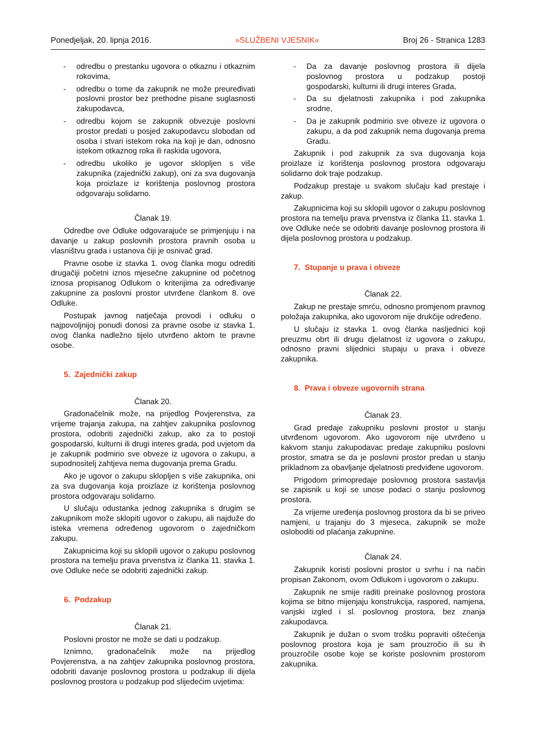Ponedjeljak, 20. lipnja 2016. »SLUŽBENI VJESNIK« Broj 26 - Stranica 1283
- odredbu o prestanku ugovora o otkaznu i otkaznim rokovima,
- odredbu o tome da zakupnik ne može preuređivati poslovni prostor bez prethodne pisane suglasnosti zakupodavca,
- odredbu kojom se zakupnik obvezuje poslovni prostor predati u posjed zakupodavcu slobodan od osoba i stvari istekom roka na koji je dan, odnosno istekom otkaznog roka ili raskida ugovora,
- odredbu ukoliko je ugovor sklopljen s više zakupnika (zajednički zakup), oni za sva dugovanja koja proizlaze iz korištenja poslovnog prostora odgovaraju solidarno.
Članak 19.
Odredbe ove Odluke odgovarajuće se primjenjuju i na davanje u zakup poslovnih prostora pravnih osoba u vlasništvu grada i ustanova čiji je osnivač grad.
Pravne osobe iz stavka 1. ovog članka mogu odrediti drugačiji početni iznos mjesečne zakupnine od početnog iznosa propisanog Odlukom o kriterijima za određivanje zakupnine za poslovni prostor utvrđene člankom 8. ove Odluke.
Postupak javnog natječaja provodi i odluku o najpovoljnijoj ponudi donosi za pravne osobe iz stavka 1. ovog članka nadležno tijelo utvrđeno aktom te pravne osobe.
5. Zajednički zakup
Članak 20.
Gradonačelnik može, na prijedlog Povjerenstva, za vrijeme trajanja zakupa, na zahtjev zakupnika poslovnog prostora, odobriti zajednički zakup, ako za to postoji gospodarski, kulturni ili drugi interes grada, pod uvjetom da je zakupnik podmirio sve obveze iz ugovora o zakupu, a supodnositelj zahtjeva nema dugovanja prema Gradu.
Ako je ugovor o zakupu sklopljen s više zakupnika, oni za sva dugovanja koja proizlaze iz korištenja poslovnog prostora odgovaraju solidarno.
U slučaju odustanka jednog zakupnika s drugim se zakupnikom može sklopiti ugovor o zakupu, ali najduže do isteka vremena određenog ugovorom o zajedničkom zakupu.
Zakupnicima koji su sklopili ugovor o zakupu poslovnog prostora na temelju prava prvenstva iz članka 11. stavka 1. ove Odluke neće se odobriti zajednički zakup.
6. Podzakup
Članak 21.
Poslovni prostor ne može se dati u podzakup.
Iznimno, gradonačelnik može na prijedlog Povjerenstva, a na zahtjev zakupnika poslovnog prostora, odobriti davanje poslovnog prostora u podzakup ili dijela poslovnog prostora u podzakup pod slijedećim uvjetima:
- Da za davanje poslovnog prostora ili dijela poslovnog prostora u podzakup postoji gospodarski, kulturni ili drugi interes Grada,
- Da su djelatnosti zakupnika i pod zakupnika srodne,
- Da je zakupnik podmirio sve obveze iz ugovora o zakupu, a da pod zakupnik nema dugovanja prema Gradu.
Zakupnik i pod zakupnik za sva dugovanja koja proizlaze iz korištenja poslovnog prostora odgovaraju solidarno dok traje podzakup.
Podzakup prestaje u svakom slučaju kad prestaje i zakup.
Zakupnicima koji su sklopili ugovor o zakupu poslovnog prostora na temelju prava prvenstva iz članka 11. stavka 1. ove Odluke neće se odobriti davanje poslovnog prostora ili dijela poslovnog prostora u podzakup.
7. Stupanje u prava i obveze
Članak 22.
Zakup ne prestaje smrću, odnosno promjenom pravnog položaja zakupnika, ako ugovorom nije drukčije određeno.
U slučaju iz stavka 1. ovog članka nasljednici koji preuzmu obrt ili drugu djelatnost iz ugovora o zakupu, odnosno pravni slijednici stupaju u prava i obveze zakupnika.
8. Prava i obveze ugovornih strana
Članak 23.
Grad predaje zakupniku poslovni prostor u stanju utvrđenom ugovorom. Ako ugovorom nije utvrđeno u kakvom stanju zakupodavac predaje zakupniku poslovni prostor, smatra se da je poslovni prostor predan u stanju prikladnom za obavljanje djelatnosti predviđene ugovorom.
Prigodom primopredaje poslovnog prostora sastavlja se zapisnik u koji se unose podaci o stanju poslovnog prostora.
Za vrijeme uređenja poslovnog prostora da bi se priveo namjeni, u trajanju do 3 mjeseca, zakupnik se može osloboditi od plaćanja zakupnine.
Članak 24.
Zakupnik koristi poslovni prostor u svrhu i na način propisan Zakonom, ovom Odlukom i ugovorom o zakupu.
Zakupnik ne smije raditi preinake poslovnog prostora kojima se bitno mijenjaju konstrukcija, raspored, namjena, vanjski izgled i sl. poslovnog prostora, bez znanja zakupodavca.
Zakupnik je dužan o svom trošku popraviti oštećenja poslovnog prostora koja je sam prouzročio ili su ih prouzročile osobe koje se koriste poslovnim prostorom zakupnika.